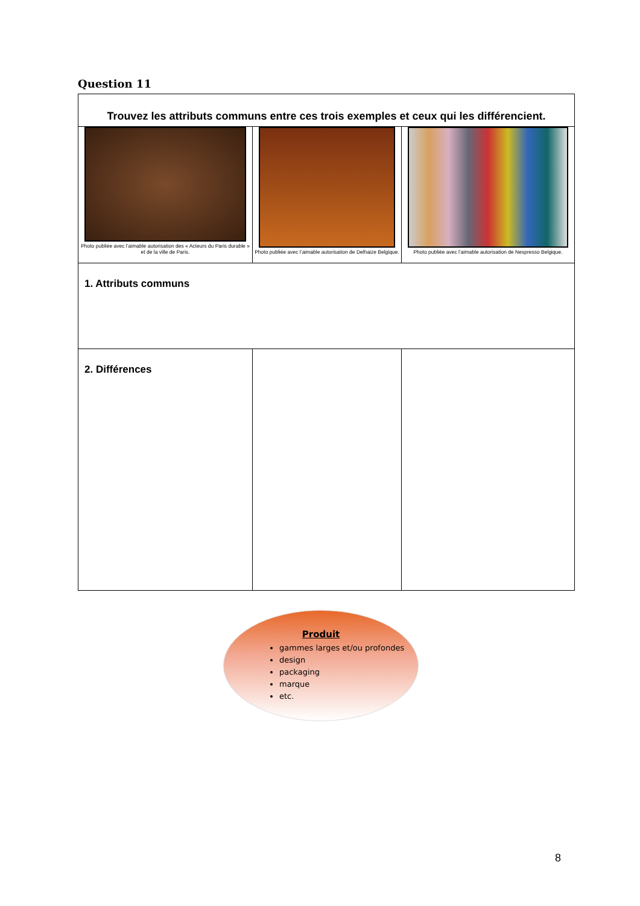Question 11
| Trouvez les attributs communs entre ces trois exemples et ceux qui les différencient. | | |
| Photo publiée avec l’aimable autorisation des « Acteurs du Paris durable » et de la ville de Paris. | Photo publiée avec l’aimable autorisation de Delhaize Belgique. | Photo publiée avec l’aimable autorisation de Nespresso Belgique. |
| 1. Attributs communs | | |
| 2. Différences | | |
Produit
gammes larges et/ou profondes
design
packaging
marque
etc.
8